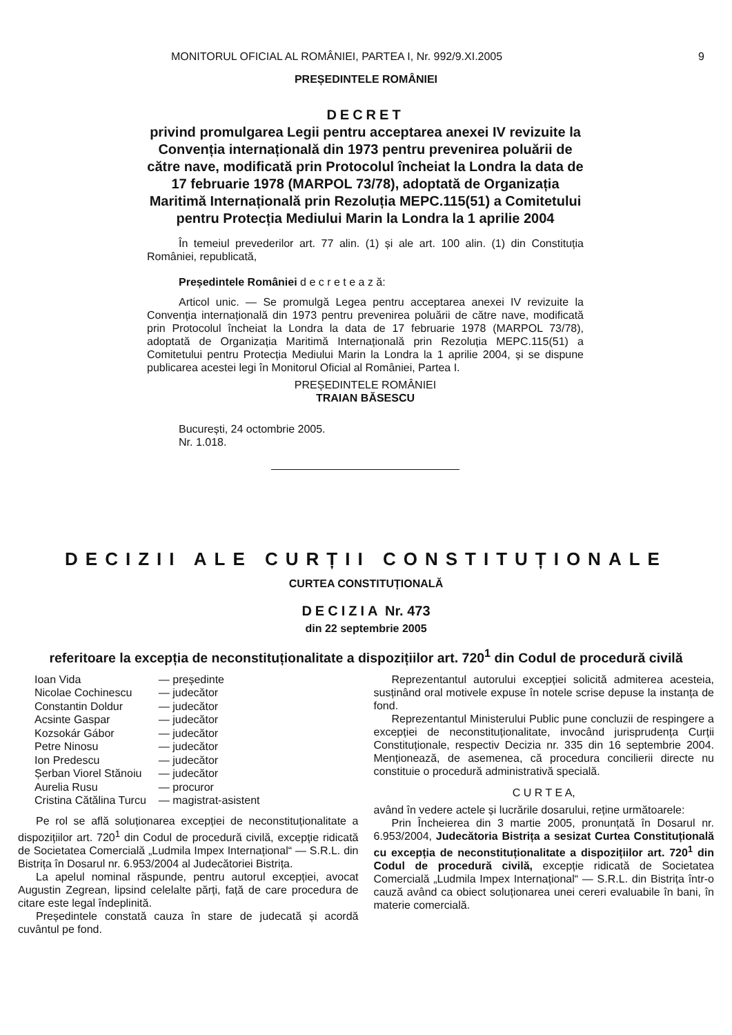MONITORUL OFICIAL AL ROMÂNIEI, PARTEA I, Nr. 992/9.XI.2005 9
PREȘEDINTELE ROMÂNIEI
DECRET
privind promulgarea Legii pentru acceptarea anexei IV revizuite la Convenția internațională din 1973 pentru prevenirea poluării de către nave, modificată prin Protocolul încheiat la Londra la data de 17 februarie 1978 (MARPOL 73/78), adoptată de Organizația Maritimă Internațională prin Rezoluția MEPC.115(51) a Comitetului pentru Protecția Mediului Marin la Londra la 1 aprilie 2004
În temeiul prevederilor art. 77 alin. (1) și ale art. 100 alin. (1) din Constituția României, republicată,
Președintele României d e c r e t e a z ă:
Articol unic. — Se promulgă Legea pentru acceptarea anexei IV revizuite la Convenția internațională din 1973 pentru prevenirea poluării de către nave, modificată prin Protocolul încheiat la Londra la data de 17 februarie 1978 (MARPOL 73/78), adoptată de Organizația Maritimă Internațională prin Rezoluția MEPC.115(51) a Comitetului pentru Protecția Mediului Marin la Londra la 1 aprilie 2004, și se dispune publicarea acestei legi în Monitorul Oficial al României, Partea I.
PREȘEDINTELE ROMÂNIEI
TRAIAN BĂSESCU
București, 24 octombrie 2005.
Nr. 1.018.
DECIZII ALE CURȚII CONSTITUȚIONALE
CURTEA CONSTITUȚIONALĂ
DECIZIA Nr. 473
din 22 septembrie 2005
referitoare la excepția de neconstituționalitate a dispozițiilor art. 720<sup>1</sup> din Codul de procedură civilă
| Ioan Vida | — președinte |
| Nicolae Cochinescu | — judecător |
| Constantin Doldur | — judecător |
| Acsinte Gaspar | — judecător |
| Kozsokár Gábor | — judecător |
| Petre Ninosu | — judecător |
| Ion Predescu | — judecător |
| Șerban Viorel Stănoiu | — judecător |
| Aurelia Rusu | — procuror |
| Cristina Cătălina Turcu | — magistrat-asistent |
Pe rol se află soluționarea excepției de neconstituționalitate a dispozițiilor art. 720<sup>1</sup> din Codul de procedură civilă, excepție ridicată de Societatea Comercială „Ludmila Impex Internațional“ — S.R.L. din Bistrița în Dosarul nr. 6.953/2004 al Judecătoriei Bistrița.
La apelul nominal răspunde, pentru autorul excepției, avocat Augustin Zegrean, lipsind celelalte părți, față de care procedura de citare este legal îndeplinită.
Președintele constată cauza în stare de judecată și acordă cuvântul pe fond.
Reprezentantul autorului excepției solicită admiterea acesteia, susținând oral motivele expuse în notele scrise depuse la instanța de fond.
Reprezentantul Ministerului Public pune concluzii de respingere a excepției de neconstituționalitate, invocând jurisprudența Curții Constituționale, respectiv Decizia nr. 335 din 16 septembrie 2004. Menționează, de asemenea, că procedura concilierii directe nu constituie o procedură administrativă specială.
C U R T E A,
având în vedere actele și lucrările dosarului, reține următoarele:
Prin Încheierea din 3 martie 2005, pronunțată în Dosarul nr. 6.953/2004, Judecătoria Bistrița a sesizat Curtea Constituțională cu excepția de neconstituționalitate a dispozițiilor art. 720<sup>1</sup> din Codul de procedură civilă, excepție ridicată de Societatea Comercială „Ludmila Impex Internațional“ — S.R.L. din Bistrița într-o cauză având ca obiect soluționarea unei cereri evaluabile în bani, în materie comercială.